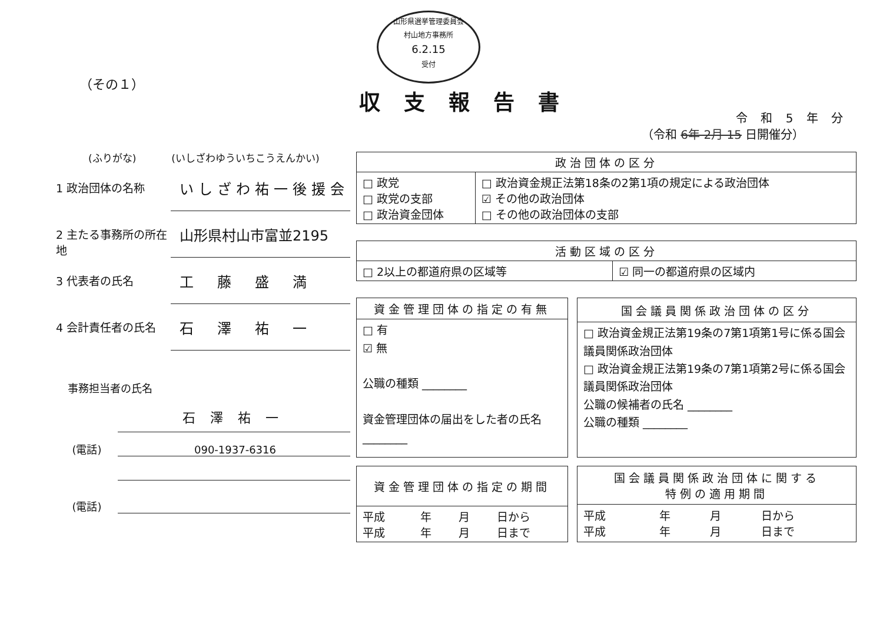山形県選挙管理委員会
村山地方事務所
6.2.15
受付
（その１）
収支報告書
令 和 5 年 分
（令和 6年 2月 15 日開催分）
(ふりがな) (いしざわゆういちこうえんかい)
1 政治団体の名称
いしざわ祐一後援会
2 主たる事務所の所在地
山形県村山市富並2195
3 代表者の氏名
工藤盛満
4 会計責任者の氏名
石澤祐一
事務担当者の氏名
石澤祐一
(電話)
090-1937-6316
(電話)
| 政治団体の区分 | |
| --- | --- |
| □ 政党 □ 政党の支部 □ 政治資金団体 | □ 政治資金規正法第18条の2第1項の規定による政治団体 ☑ その他の政治団体 □ その他の政治団体の支部 |
| 活動区域の区分 | |
| --- | --- |
| □ 2以上の都道府県の区域等 | ☑ 同一の都道府県の区域内 |
| 資金管理団体の指定の有無 |
| --- |
| □ 有 ☑ 無 公職の種類 ________ 資金管理団体の届出をした者の氏名 ________ |
| 国会議員関係政治団体の区分 |
| --- |
| □ 政治資金規正法第19条の7第1項第1号に係る国会議員関係政治団体 □ 政治資金規正法第19条の7第1項第2号に係る国会議員関係政治団体 公職の候補者の氏名 ________ 公職の種類 ________ |
| 資金管理団体の指定の期間 | | | |
| --- | --- | --- | --- |
| 平成 平成 | 年 年 | 月 月 | 日から 日まで |
| 国会議員関係政治団体に関する 特例の適用期間 | | | |
| --- | --- | --- | --- |
| 平成 平成 | 年 年 | 月 月 | 日から 日まで |